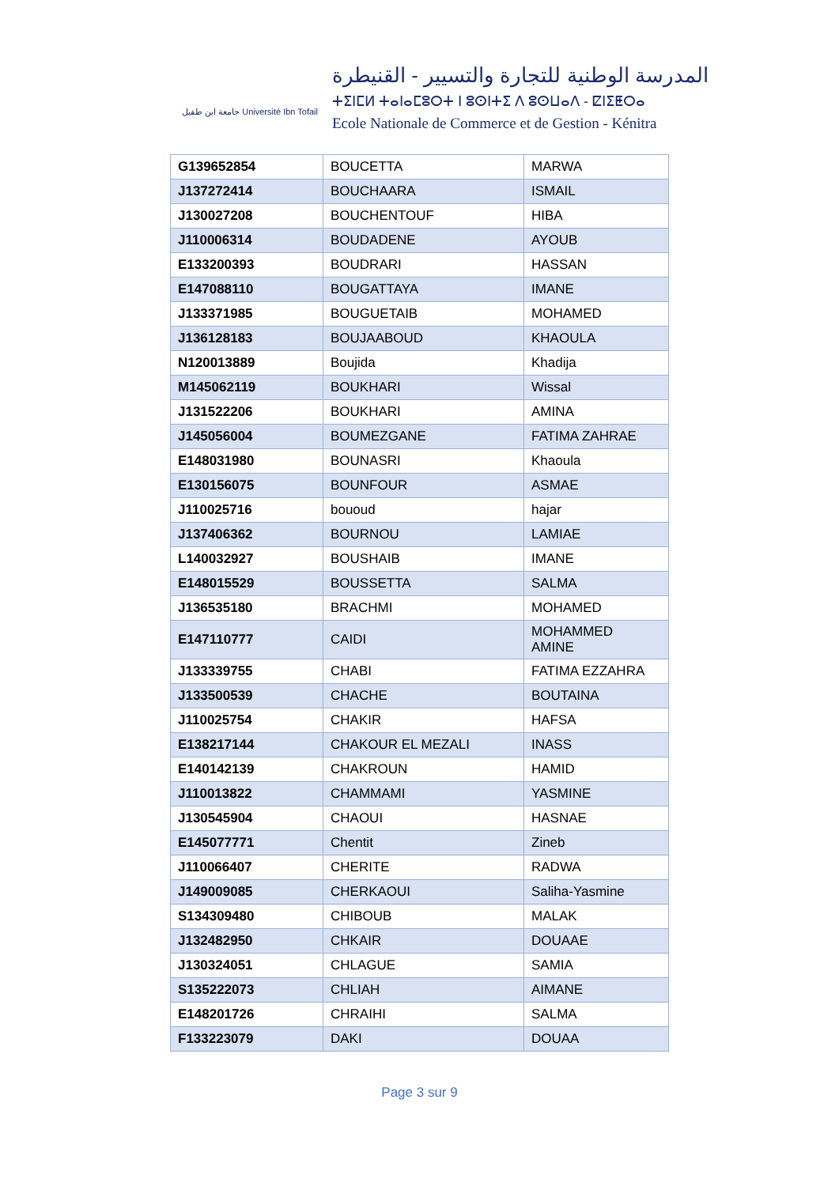جامعة ابن طفيل Université Ibn Tofail
المدرسة الوطنية للتجارة والتسيير - القنيطرة
ⵜⵉⵏⵎⵍ ⵜⴰⵏⴰⵎⵓⵔⵜ ⵏ ⵓⵙⵏⵜⵉ ⴷ ⵓⵙⵡⴰⴷ - ⵇⵏⵉⵟⵔⴰ
Ecole Nationale de Commerce et de Gestion - Kénitra
| G139652854 | BOUCETTA | MARWA |
| J137272414 | BOUCHAARA | ISMAIL |
| J130027208 | BOUCHENTOUF | HIBA |
| J110006314 | BOUDADENE | AYOUB |
| E133200393 | BOUDRARI | HASSAN |
| E147088110 | BOUGATTAYA | IMANE |
| J133371985 | BOUGUETAIB | MOHAMED |
| J136128183 | BOUJAABOUD | KHAOULA |
| N120013889 | Boujida | Khadija |
| M145062119 | BOUKHARI | Wissal |
| J131522206 | BOUKHARI | AMINA |
| J145056004 | BOUMEZGANE | FATIMA ZAHRAE |
| E148031980 | BOUNASRI | Khaoula |
| E130156075 | BOUNFOUR | ASMAE |
| J110025716 | bououd | hajar |
| J137406362 | BOURNOU | LAMIAE |
| L140032927 | BOUSHAIB | IMANE |
| E148015529 | BOUSSETTA | SALMA |
| J136535180 | BRACHMI | MOHAMED |
| E147110777 | CAIDI | MOHAMMED AMINE |
| J133339755 | CHABI | FATIMA EZZAHRA |
| J133500539 | CHACHE | BOUTAINA |
| J110025754 | CHAKIR | HAFSA |
| E138217144 | CHAKOUR EL MEZALI | INASS |
| E140142139 | CHAKROUN | HAMID |
| J110013822 | CHAMMAMI | YASMINE |
| J130545904 | CHAOUI | HASNAE |
| E145077771 | Chentit | Zineb |
| J110066407 | CHERITE | RADWA |
| J149009085 | CHERKAOUI | Saliha-Yasmine |
| S134309480 | CHIBOUB | MALAK |
| J132482950 | CHKAIR | DOUAAE |
| J130324051 | CHLAGUE | SAMIA |
| S135222073 | CHLIAH | AIMANE |
| E148201726 | CHRAIHI | SALMA |
| F133223079 | DAKI | DOUAA |
Page 3 sur 9